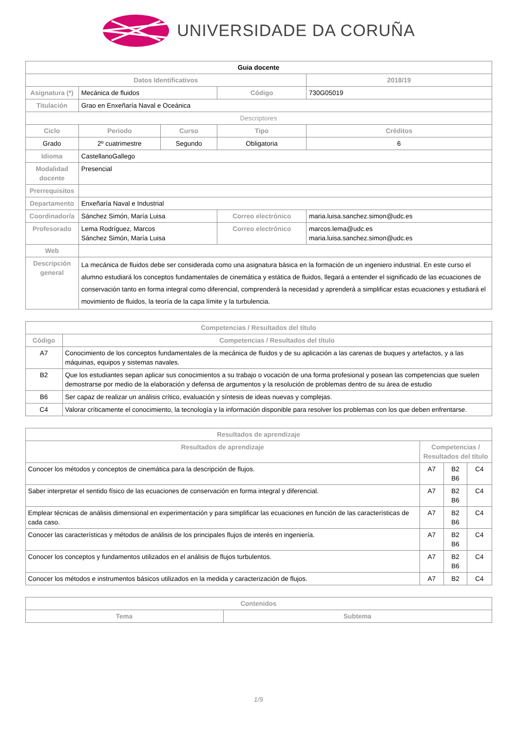UNIVERSIDADE DA CORUÑA
| Guia docente | | | | | |
| Datos Identificativos | | | | 2018/19 | |
| Asignatura (*) | Mecánica de fluidos | | Código | 730G05019 | |
| Titulación | Grao en Enxeñaría Naval e Oceánica | | | | |
| Descriptores | | | | | |
| Ciclo | Periodo | Curso | Tipo | | Créditos |
| Grado | 2º cuatrimestre | Segundo | Obligatoria | | 6 |
| Idioma | CastellanoGallego | | | | |
| Modalidad docente | Presencial | | | | |
| Prerrequisitos | | | | | |
| Departamento | Enxeñaría Naval e Industrial | | | | |
| Coordinador/a | Sánchez Simón, María Luisa | | Correo electrónico | maria.luisa.sanchez.simon@udc.es | |
| Profesorado | Lema Rodríguez, Marcos Sánchez Simón, María Luisa | | Correo electrónico | marcos.lema@udc.es maria.luisa.sanchez.simon@udc.es | |
| Web | | | | | |
| Descripción general | La mecánica de fluidos debe ser considerada como una asignatura básica en la formación de un ingeniero industrial. En este curso el alumno estudiará los conceptos fundamentales de cinemática y estática de fluidos, llegará a entender el significado de las ecuaciones de conservación tanto en forma integral como diferencial, comprenderá la necesidad y aprenderá a simplificar estas ecuaciones y estudiará el movimiento de fluidos, la teoría de la capa límite y la turbulencia. | | | | |
| Competencias / Resultados del título | |
| --- | --- |
| Código | Competencias / Resultados del título |
| A7 | Conocimiento de los conceptos fundamentales de la mecánica de fluidos y de su aplicación a las carenas de buques y artefactos, y a las máquinas, equipos y sistemas navales. |
| B2 | Que los estudiantes sepan aplicar sus conocimientos a su trabajo o vocación de una forma profesional y posean las competencias que suelen demostrarse por medio de la elaboración y defensa de argumentos y la resolución de problemas dentro de su área de estudio |
| B6 | Ser capaz de realizar un análisis crítico, evaluación y síntesis de ideas nuevas y complejas. |
| C4 | Valorar críticamente el conocimiento, la tecnología y la información disponible para resolver los problemas con los que deben enfrentarse. |
| Resultados de aprendizaje | | | |
| --- | --- | --- | --- |
| Resultados de aprendizaje | Competencias / Resultados del título | | |
| Conocer los métodos y conceptos de cinemática para la descripción de flujos. | A7 | B2 B6 | C4 |
| Saber interpretar el sentido físico de las ecuaciones de conservación en forma integral y diferencial. | A7 | B2 B6 | C4 |
| Emplear técnicas de análisis dimensional en experimentación y para simplificar las ecuaciones en función de las características de cada caso. | A7 | B2 B6 | C4 |
| Conocer las características y métodos de análisis de los principales flujos de interés en ingeniería. | A7 | B2 B6 | C4 |
| Conocer los conceptos y fundamentos utilizados en el análisis de flujos turbulentos. | A7 | B2 B6 | C4 |
| Conocer los métodos e instrumentos básicos utilizados en la medida y caracterización de flujos. | A7 | B2 | C4 |
| Contenidos | |
| --- | --- |
| Tema | Subtema |
1/9